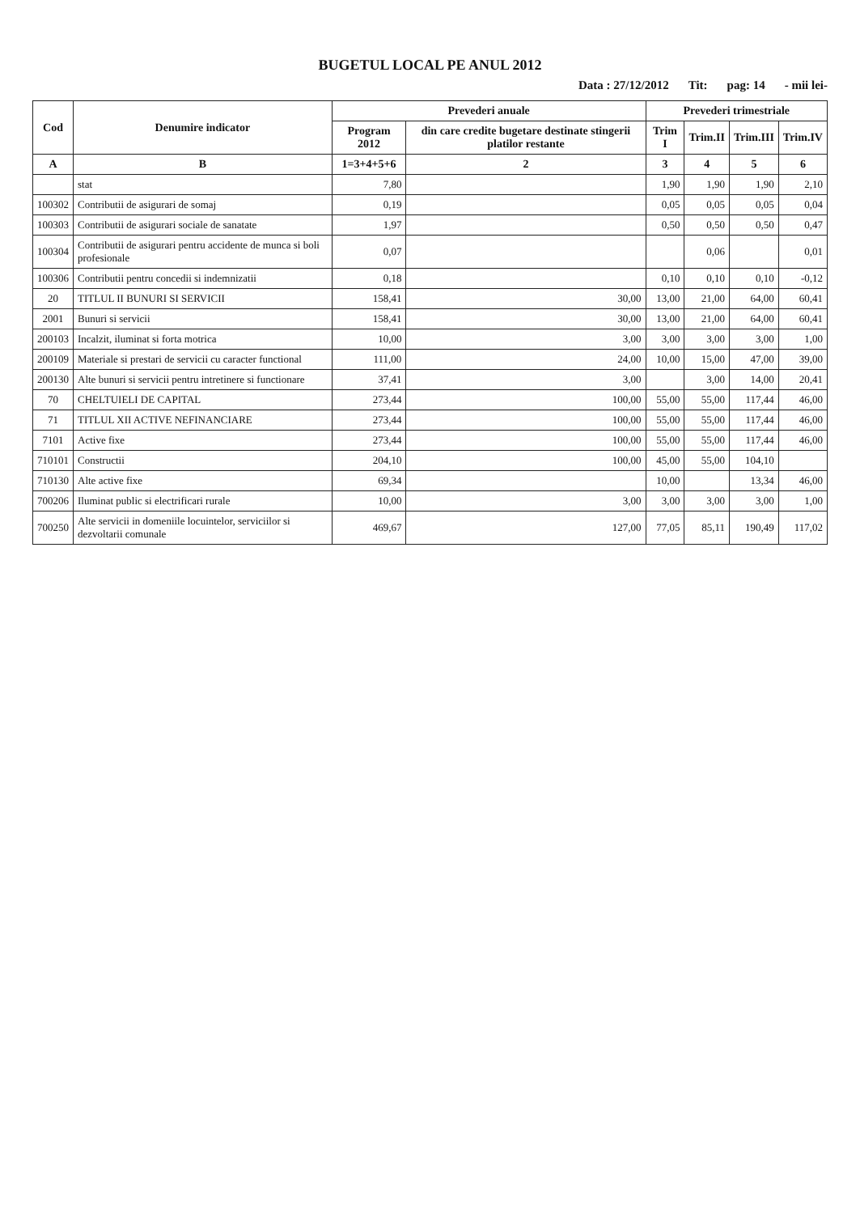BUGETUL LOCAL PE ANUL 2012
Data : 27/12/2012 Tit: pag: 14 - mii lei-
| Cod | Denumire indicator | Prevederi anuale | | Prevederi trimestriale | | | |
| --- | --- | --- | --- | --- | --- | --- | --- |
| | | Program 2012 | din care credite bugetare destinate stingerii platilor restante | Trim I | Trim.II | Trim.III | Trim.IV |
| A | B | 1=3+4+5+6 | 2 | 3 | 4 | 5 | 6 |
| | stat | 7,80 | | 1,90 | 1,90 | 1,90 | 2,10 |
| 100302 | Contributii de asigurari de somaj | 0,19 | | 0,05 | 0,05 | 0,05 | 0,04 |
| 100303 | Contributii de asigurari sociale de sanatate | 1,97 | | 0,50 | 0,50 | 0,50 | 0,47 |
| 100304 | Contributii de asigurari pentru accidente de munca si boli profesionale | 0,07 | | | 0,06 | | 0,01 |
| 100306 | Contributii pentru concedii si indemnizatii | 0,18 | | 0,10 | 0,10 | 0,10 | -0,12 |
| 20 | TITLUL II BUNURI SI SERVICII | 158,41 | 30,00 | 13,00 | 21,00 | 64,00 | 60,41 |
| 2001 | Bunuri si servicii | 158,41 | 30,00 | 13,00 | 21,00 | 64,00 | 60,41 |
| 200103 | Incalzit, iluminat si forta motrica | 10,00 | 3,00 | 3,00 | 3,00 | 3,00 | 1,00 |
| 200109 | Materiale si prestari de servicii cu caracter functional | 111,00 | 24,00 | 10,00 | 15,00 | 47,00 | 39,00 |
| 200130 | Alte bunuri si servicii pentru intretinere si functionare | 37,41 | 3,00 | | 3,00 | 14,00 | 20,41 |
| 70 | CHELTUIELI DE CAPITAL | 273,44 | 100,00 | 55,00 | 55,00 | 117,44 | 46,00 |
| 71 | TITLUL XII ACTIVE NEFINANCIARE | 273,44 | 100,00 | 55,00 | 55,00 | 117,44 | 46,00 |
| 7101 | Active fixe | 273,44 | 100,00 | 55,00 | 55,00 | 117,44 | 46,00 |
| 710101 | Constructii | 204,10 | 100,00 | 45,00 | 55,00 | 104,10 | |
| 710130 | Alte active fixe | 69,34 | | 10,00 | | 13,34 | 46,00 |
| 700206 | Iluminat public si electrificari rurale | 10,00 | 3,00 | 3,00 | 3,00 | 3,00 | 1,00 |
| 700250 | Alte servicii in domeniile locuintelor, serviciilor si dezvoltarii comunale | 469,67 | 127,00 | 77,05 | 85,11 | 190,49 | 117,02 |